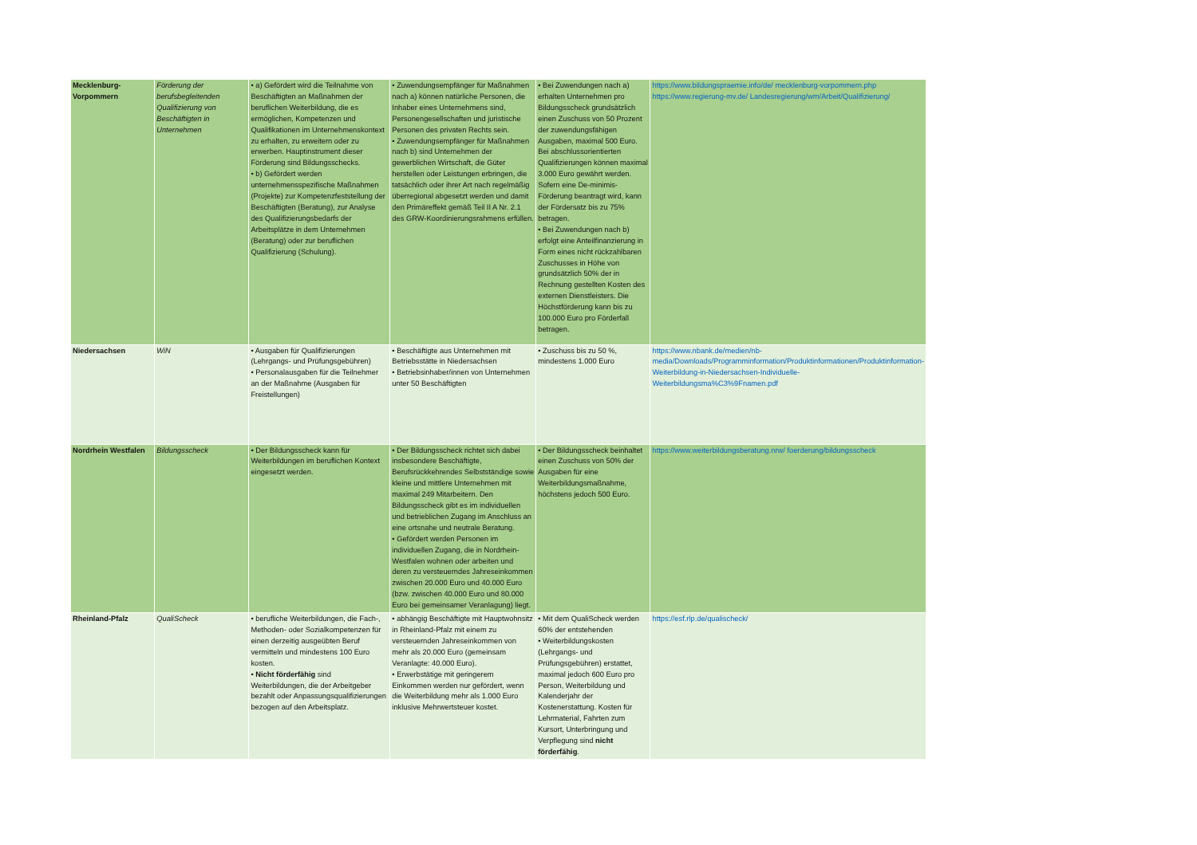| Mecklenburg-Vorpommern | Förderung der berufsbegleitenden Qualifizierung von Beschäftigten in Unternehmen | • a) Gefördert wird die Teilnahme von Beschäftigten an Maßnahmen der beruflichen Weiterbildung, die es ermöglichen, Kompetenzen und Qualifikationen im Unternehmenskontext zu erhalten, zu erweitern oder zu erwerben. Hauptinstrument dieser Förderung sind Bildungsschecks. • b) Gefördert werden unternehmensspezifische Maßnahmen (Projekte) zur Kompetenzfeststellung der Beschäftigten (Beratung), zur Analyse des Qualifizierungsbedarfs der Arbeitsplätze in dem Unternehmen (Beratung) oder zur beruflichen Qualifizierung (Schulung). | • Zuwendungsempfänger für Maßnahmen nach a) können natürliche Personen, die Inhaber eines Unternehmens sind, Personengesellschaften und juristische Personen des privaten Rechts sein. • Zuwendungsempfänger für Maßnahmen nach b) sind Unternehmen der gewerblichen Wirtschaft, die Güter herstellen oder Leistungen erbringen, die tatsächlich oder ihrer Art nach regelmäßig überregional abgesetzt werden und damit den Primäreffekt gemäß Teil II A Nr. 2.1 des GRW-Koordinierungsrahmens erfüllen. | • Bei Zuwendungen nach a) erhalten Unternehmen pro Bildungsscheck grundsätzlich einen Zuschuss von 50 Prozent der zuwendungsfähigen Ausgaben, maximal 500 Euro. Bei abschlussorientierten Qualifizierungen können maximal 3.000 Euro gewährt werden. Sofern eine De-minimis-Förderung beantragt wird, kann der Fördersatz bis zu 75% betragen. • Bei Zuwendungen nach b) erfolgt eine Anteilfinanzierung in Form eines nicht rückzahlbaren Zuschusses in Höhe von grundsätzlich 50% der in Rechnung gestellten Kosten des externen Dienstleisters. Die Höchstförderung kann bis zu 100.000 Euro pro Förderfall betragen. | https://www.bildungspraemie.info/de/ mecklenburg-vorpommern.php https://www.regierung-mv.de/ Landesregierung/wm/Arbeit/Qualifizierung/ |
| Niedersachsen | WiN | • Ausgaben für Qualifizierungen (Lehrgangs- und Prüfungsgebühren) • Personalausgaben für die Teilnehmer an der Maßnahme (Ausgaben für Freistellungen) | • Beschäftigte aus Unternehmen mit Betriebsstätte in Niedersachsen • Betriebsinhaber/innen von Unternehmen unter 50 Beschäftigten | • Zuschuss bis zu 50 %, mindestens 1.000 Euro | https://www.nbank.de/medien/nb-media/Downloads/Programminformation/Produktinformationen/Produktinformation-Weiterbildung-in-Niedersachsen-Individuelle-Weiterbildungsma%C3%9Fnamen.pdf |
| Nordrhein Westfalen | Bildungsscheck | • Der Bildungsscheck kann für Weiterbildungen im beruflichen Kontext eingesetzt werden. | • Der Bildungsscheck richtet sich dabei insbesondere Beschäftigte, Berufsrückkehrendes Selbstständige sowie kleine und mittlere Unternehmen mit maximal 249 Mitarbeitern. Den Bildungsscheck gibt es im individuellen und betrieblichen Zugang im Anschluss an eine ortsnahe und neutrale Beratung. • Gefördert werden Personen im individuellen Zugang, die in Nordrhein-Westfalen wohnen oder arbeiten und deren zu versteuerndes Jahreseinkommen zwischen 20.000 Euro und 40.000 Euro (bzw. zwischen 40.000 Euro und 80.000 Euro bei gemeinsamer Veranlagung) liegt. | • Der Bildungsscheck beinhaltet einen Zuschuss von 50% der Ausgaben für eine Weiterbildungsmaßnahme, höchstens jedoch 500 Euro. | https://www.weiterbildungsberatung.nrw/ foerderung/bildungsscheck |
| Rheinland-Pfalz | QualiScheck | • berufliche Weiterbildungen, die Fach-, Methoden- oder Sozialkompetenzen für einen derzeitig ausgeübten Beruf vermitteln und mindestens 100 Euro kosten. • Nicht förderfähig sind Weiterbildungen, die der Arbeitgeber bezahlt oder Anpassungsqualifizierungen bezogen auf den Arbeitsplatz. | • abhängig Beschäftigte mit Hauptwohnsitz in Rheinland-Pfalz mit einem zu versteuernden Jahreseinkommen von mehr als 20.000 Euro (gemeinsam Veranlagte: 40.000 Euro). • Erwerbstätige mit geringerem Einkommen werden nur gefördert, wenn die Weiterbildung mehr als 1.000 Euro inklusive Mehrwertsteuer kostet. | • Mit dem QualiScheck werden 60% der entstehenden • Weiterbildungskosten (Lehrgangs- und Prüfungsgebühren) erstattet, maximal jedoch 600 Euro pro Person, Weiterbildung und Kalenderjahr der Kostenerstattung. Kosten für Lehrmaterial, Fahrten zum Kursort, Unterbringung und Verpflegung sind nicht förderfähig . | https://esf.rlp.de/qualischeck/ |